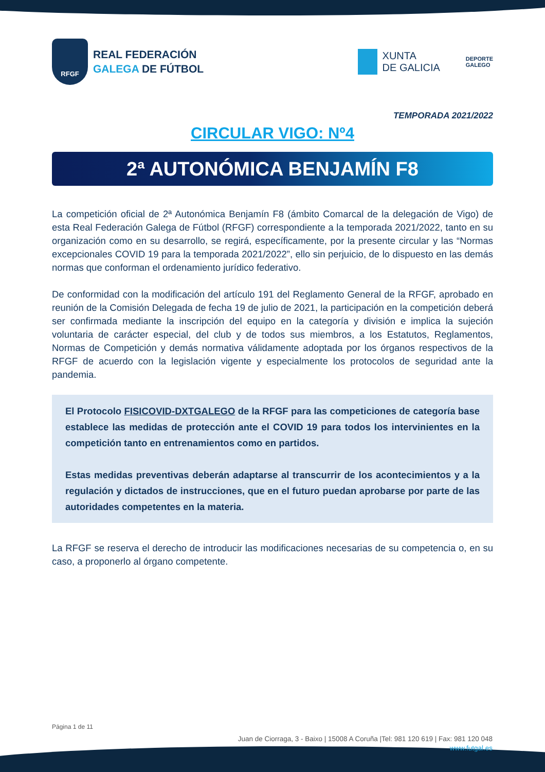RFGF
REAL FEDERACIÓN
GALEGA DE FÚTBOL
XUNTA
DE GALICIA
DEPORTE
GALEGO
TEMPORADA 2021/2022
CIRCULAR VIGO: Nº4
2ª AUTONÓMICA BENJAMÍN F8
La competición oficial de 2ª Autonómica Benjamín F8 (ámbito Comarcal de la delegación de Vigo) de esta Real Federación Galega de Fútbol (RFGF) correspondiente a la temporada 2021/2022, tanto en su organización como en su desarrollo, se regirá, específicamente, por la presente circular y las “Normas excepcionales COVID 19 para la temporada 2021/2022”, ello sin perjuicio, de lo dispuesto en las demás normas que conforman el ordenamiento jurídico federativo.
De conformidad con la modificación del artículo 191 del Reglamento General de la RFGF, aprobado en reunión de la Comisión Delegada de fecha 19 de julio de 2021, la participación en la competición deberá ser confirmada mediante la inscripción del equipo en la categoría y división e implica la sujeción voluntaria de carácter especial, del club y de todos sus miembros, a los Estatutos, Reglamentos, Normas de Competición y demás normativa válidamente adoptada por los órganos respectivos de la RFGF de acuerdo con la legislación vigente y especialmente los protocolos de seguridad ante la pandemia.
El Protocolo FISICOVID-DXTGALEGO de la RFGF para las competiciones de categoría base establece las medidas de protección ante el COVID 19 para todos los intervinientes en la competición tanto en entrenamientos como en partidos.
Estas medidas preventivas deberán adaptarse al transcurrir de los acontecimientos y a la regulación y dictados de instrucciones, que en el futuro puedan aprobarse por parte de las autoridades competentes en la materia.
La RFGF se reserva el derecho de introducir las modificaciones necesarias de su competencia o, en su caso, a proponerlo al órgano competente.
Página 1 de 11
Juan de Ciorraga, 3 - Baixo | 15008 A Coruña |Tel: 981 120 619 | Fax: 981 120 048
www.futgal.es